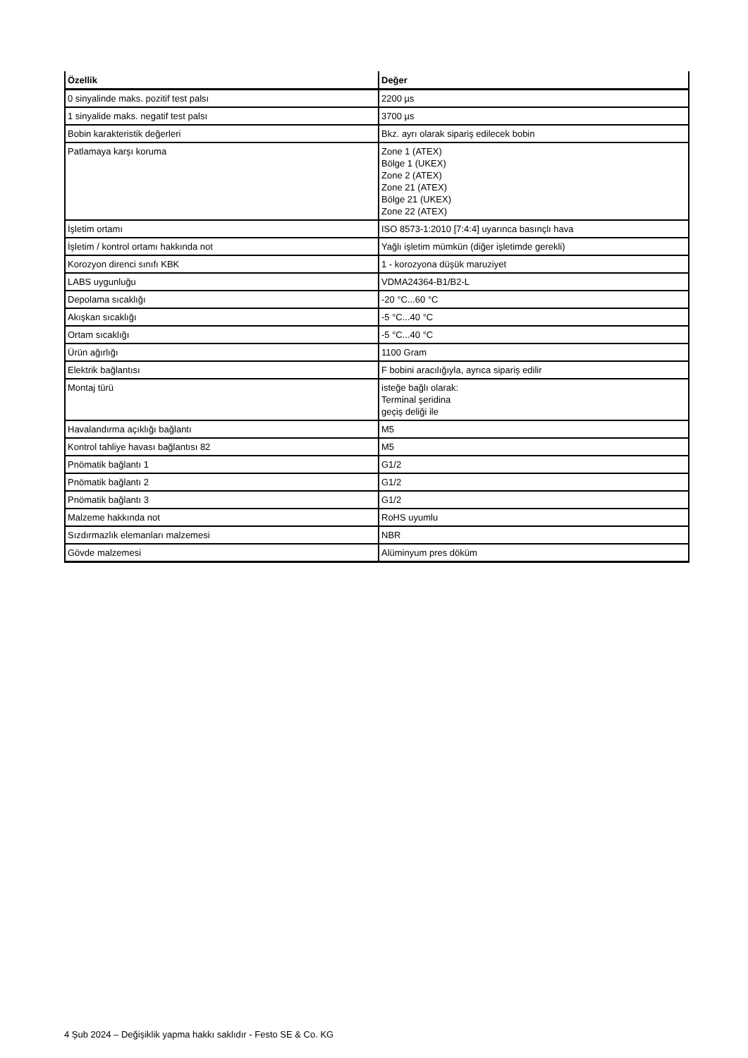| Özellik | Değer |
| --- | --- |
| 0 sinyalinde maks. pozitif test palsı | 2200 µs |
| 1 sinyalide maks. negatif test palsı | 3700 µs |
| Bobin karakteristik değerleri | Bkz. ayrı olarak sipariş edilecek bobin |
| Patlamaya karşı koruma | Zone 1 (ATEX) Bölge 1 (UKEX) Zone 2 (ATEX) Zone 21 (ATEX) Bölge 21 (UKEX) Zone 22 (ATEX) |
| İşletim ortamı | ISO 8573-1:2010 [7:4:4] uyarınca basınçlı hava |
| İşletim / kontrol ortamı hakkında not | Yağlı işletim mümkün (diğer işletimde gerekli) |
| Korozyon direnci sınıfı KBK | 1 - korozyona düşük maruziyet |
| LABS uygunluğu | VDMA24364-B1/B2-L |
| Depolama sıcaklığı | -20 °C...60 °C |
| Akışkan sıcaklığı | -5 °C...40 °C |
| Ortam sıcaklığı | -5 °C...40 °C |
| Ürün ağırlığı | 1100 Gram |
| Elektrik bağlantısı | F bobini aracılığıyla, ayrıca sipariş edilir |
| Montaj türü | isteğe bağlı olarak: Terminal şeridina geçiş deliği ile |
| Havalandırma açıklığı bağlantı | M5 |
| Kontrol tahliye havası bağlantısı 82 | M5 |
| Pnömatik bağlantı 1 | G1/2 |
| Pnömatik bağlantı 2 | G1/2 |
| Pnömatik bağlantı 3 | G1/2 |
| Malzeme hakkında not | RoHS uyumlu |
| Sızdırmazlık elemanları malzemesi | NBR |
| Gövde malzemesi | Alüminyum pres döküm |
4 Şub 2024 – Değişiklik yapma hakkı saklıdır - Festo SE & Co. KG